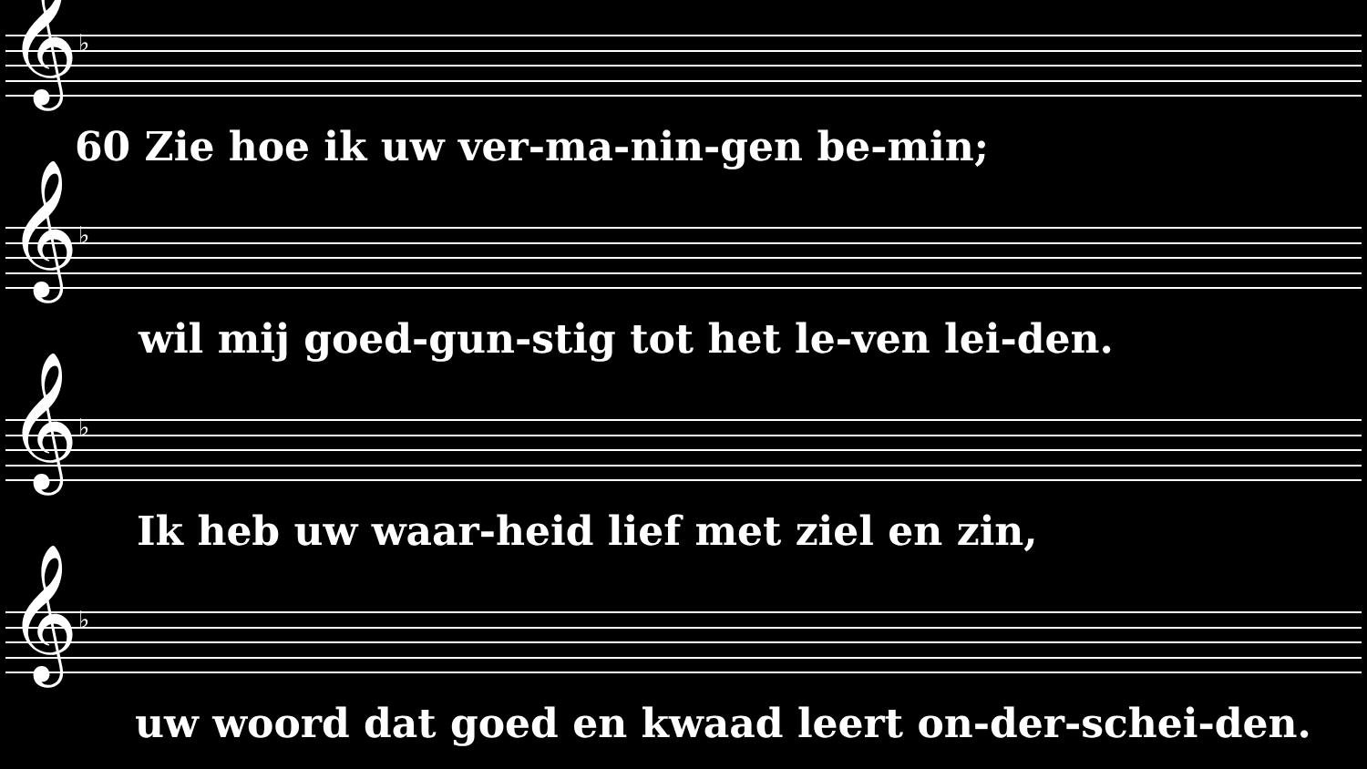𝄞 ♭
60 Zie hoe ik uw ver-ma-nin-gen be-min;
𝄞 ♭
wil mij goed-gun-stig tot het le-ven lei-den.
𝄞 ♭
Ik heb uw waar-heid lief met ziel en zin,
𝄞 ♭
uw woord dat goed en kwaad leert on-der-schei-den.